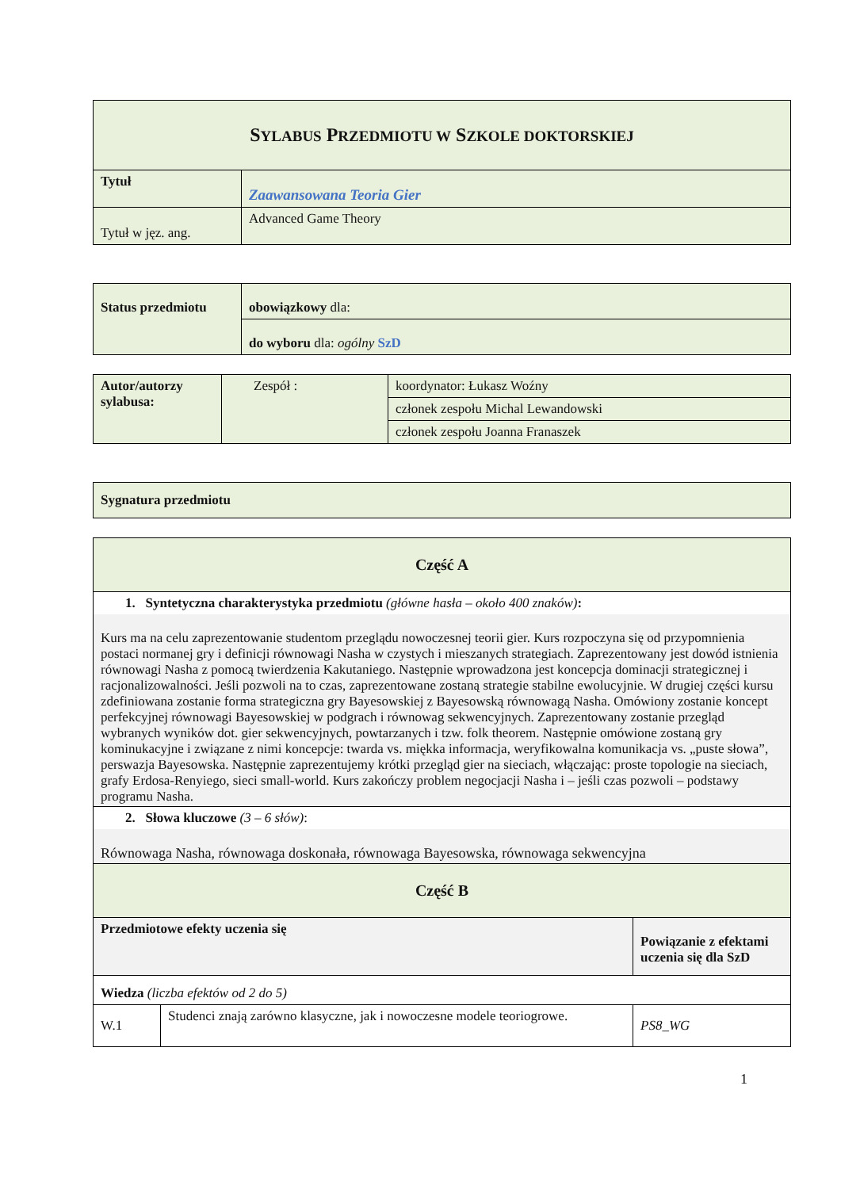| S YLABUS P RZEDMIOTU W S ZKOLE DOKTORSKIEJ | |
| Tytuł | Zaawansowana Teoria Gier |
| Tytuł w jęz. ang. | Advanced Game Theory |
| Status przedmiotu | obowiązkowy dla: |
| | do wyboru dla: ogólny SzD |
| Autor/autorzy sylabusa: | Zespół : | koordynator: Łukasz Woźny |
| | | członek zespołu Michal Lewandowski |
| | | członek zespołu Joanna Franaszek |
| Sygnatura przedmiotu |
| Część A | | |
| 1. Syntetyczna charakterystyka przedmiotu (główne hasła – około 400 znaków) : Kurs ma na celu zaprezentowanie studentom przeglądu nowoczesnej teorii gier. Kurs rozpoczyna się od przypomnienia postaci normanej gry i definicji równowagi Nasha w czystych i mieszanych strategiach. Zaprezentowany jest dowód istnienia równowagi Nasha z pomocą twierdzenia Kakutaniego. Następnie wprowadzona jest koncepcja dominacji strategicznej i racjonalizowalności. Jeśli pozwoli na to czas, zaprezentowane zostaną strategie stabilne ewolucyjnie. W drugiej części kursu zdefiniowana zostanie forma strategiczna gry Bayesowskiej z Bayesowską równowagą Nasha. Omówiony zostanie koncept perfekcyjnej równowagi Bayesowskiej w podgrach i równowag sekwencyjnych. Zaprezentowany zostanie przegląd wybranych wyników dot. gier sekwencyjnych, powtarzanych i tzw. folk theorem. Następnie omówione zostaną gry kominukacyjne i związane z nimi koncepcje: twarda vs. miękka informacja, weryfikowalna komunikacja vs. „puste słowa”, perswazja Bayesowska. Następnie zaprezentujemy krótki przegląd gier na sieciach, włączając: proste topologie na sieciach, grafy Erdosa-Renyiego, sieci small-world. Kurs zakończy problem negocjacji Nasha i – jeśli czas pozwoli – podstawy programu Nasha. | | |
| 2. Słowa kluczowe (3 – 6 słów) : Równowaga Nasha, równowaga doskonała, równowaga Bayesowska, równowaga sekwencyjna | | |
| Część B | | |
| Przedmiotowe efekty uczenia się | | Powiązanie z efektami uczenia się dla SzD |
| Wiedza (liczba efektów od 2 do 5) | | |
| W.1 | Studenci znają zarówno klasyczne, jak i nowoczesne modele teoriogrowe. | PS8_WG |
1